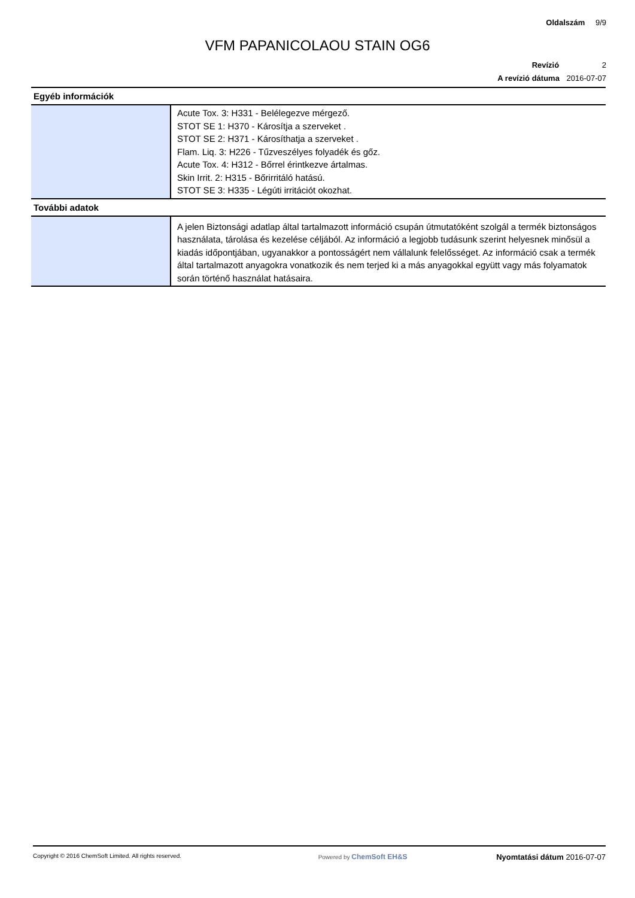Oldalszám 9/9
VFM PAPANICOLAOU STAIN OG6
Revízió 2
A revízió dátuma 2016-07-07
Egyéb információk
| | Acute Tox. 3: H331 - Belélegezve mérgező. STOT SE 1: H370 - Károsítja a szerveket . STOT SE 2: H371 - Károsíthatja a szerveket . Flam. Liq. 3: H226 - Tűzveszélyes folyadék és gőz. Acute Tox. 4: H312 - Bőrrel érintkezve ártalmas. Skin Irrit. 2: H315 - Bőrirritáló hatású. STOT SE 3: H335 - Légúti irritációt okozhat. |
További adatok
| | A jelen Biztonsági adatlap által tartalmazott információ csupán útmutatóként szolgál a termék biztonságos használata, tárolása és kezelése céljából. Az információ a legjobb tudásunk szerint helyesnek minősül a kiadás időpontjában, ugyanakkor a pontosságért nem vállalunk felelősséget. Az információ csak a termék által tartalmazott anyagokra vonatkozik és nem terjed ki a más anyagokkal együtt vagy más folyamatok során történő használat hatásaira. |
Copyright © 2016 ChemSoft Limited. All rights reserved.
Powered by ChemSoft EH&S Nyomtatási dátum 2016-07-07